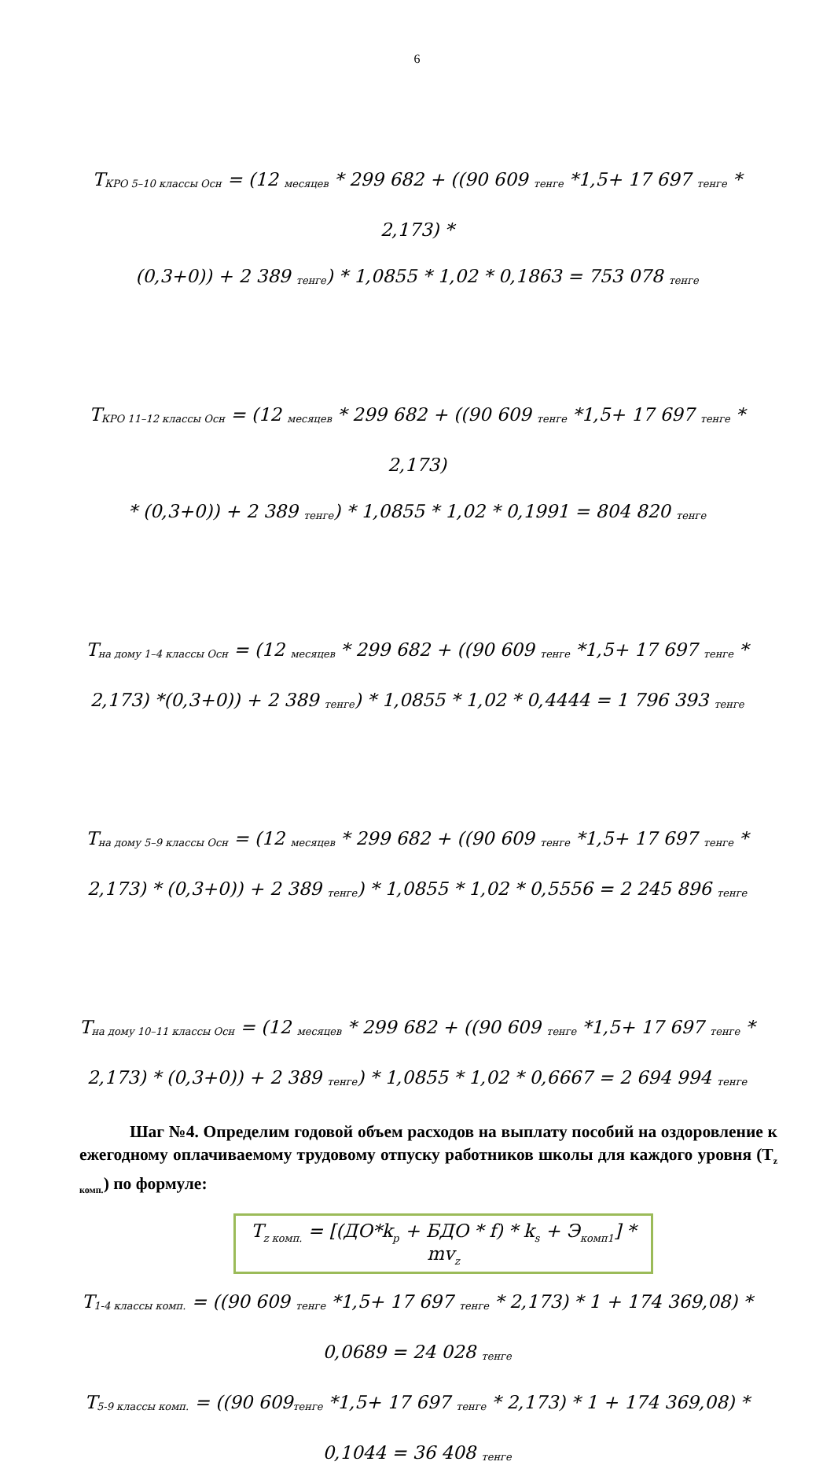6
T<sub>КРО 5–10 классы Осн</sub> = (12 <sub>месяцев</sub> * 299 682 + ((90 609 <sub>тенге</sub> *1,5+ 17 697 <sub>тенге</sub> * 2,173) *
(0,3+0)) + 2 389 <sub>тенге</sub>) * 1,0855 * 1,02 * 0,1863 = 753 078 <sub>тенге</sub>
T<sub>КРО 11–12 классы Осн</sub> = (12 <sub>месяцев</sub> * 299 682 + ((90 609 <sub>тенге</sub> *1,5+ 17 697 <sub>тенге</sub> * 2,173)
* (0,3+0)) + 2 389 <sub>тенге</sub>) * 1,0855 * 1,02 * 0,1991 = 804 820 <sub>тенге</sub>
T<sub>на дому 1–4 классы Осн</sub> = (12 <sub>месяцев</sub> * 299 682 + ((90 609 <sub>тенге</sub> *1,5+ 17 697 <sub>тенге</sub> *
2,173) *(0,3+0)) + 2 389 <sub>тенге</sub>) * 1,0855 * 1,02 * 0,4444 = 1 796 393 <sub>тенге</sub>
T<sub>на дому 5–9 классы Осн</sub> = (12 <sub>месяцев</sub> * 299 682 + ((90 609 <sub>тенге</sub> *1,5+ 17 697 <sub>тенге</sub> *
2,173) * (0,3+0)) + 2 389 <sub>тенге</sub>) * 1,0855 * 1,02 * 0,5556 = 2 245 896 <sub>тенге</sub>
T<sub>на дому 10–11 классы Осн</sub> = (12 <sub>месяцев</sub> * 299 682 + ((90 609 <sub>тенге</sub> *1,5+ 17 697 <sub>тенге</sub> *
2,173) * (0,3+0)) + 2 389 <sub>тенге</sub>) * 1,0855 * 1,02 * 0,6667 = 2 694 994 <sub>тенге</sub>
Шаг №4. Определим годовой объем расходов на выплату пособий на оздоровление к ежегодному оплачиваемому трудовому отпуску работников школы для каждого уровня (T<sub>z комп.</sub>) по формуле:
T<sub>z комп.</sub> = [(ДО*k<sub>p</sub> + БДО * f) * k<sub>s</sub> + Э<sub>комп1</sub>] * mv<sub>z</sub>
T<sub>1-4 классы комп.</sub> = ((90 609 <sub>тенге</sub> *1,5+ 17 697 <sub>тенге</sub> * 2,173) * 1 + 174 369,08) *
0,0689 = 24 028 <sub>тенге</sub>
T<sub>5-9 классы комп.</sub> = ((90 609<sub>тенге</sub> *1,5+ 17 697 <sub>тенге</sub> * 2,173) * 1 + 174 369,08) *
0,1044 = 36 408 <sub>тенге</sub>